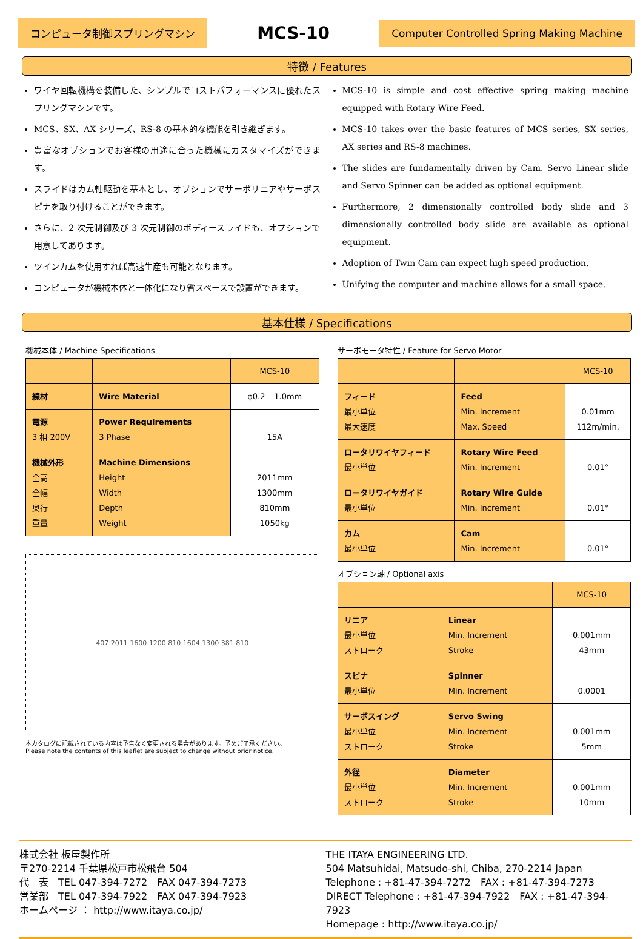コンピュータ制御スプリングマシン
MCS-10
Computer Controlled Spring Making Machine
特徴 / Features
ワイヤ回転機構を装備した、シンプルでコストパフォーマンスに優れたスプリングマシンです。
MCS、SX、AX シリーズ、RS-8 の基本的な機能を引き継ぎます。
豊富なオプションでお客様の用途に合った機械にカスタマイズができます。
スライドはカム軸駆動を基本とし、オプションでサーボリニアやサーボスピナを取り付けることができます。
さらに、2 次元制御及び 3 次元制御のボディースライドも、オプションで用意してあります。
ツインカムを使用すれば高速生産も可能となります。
コンピュータが機械本体と一体化になり省スペースで設置ができます。
MCS-10 is simple and cost effective spring making machine equipped with Rotary Wire Feed.
MCS-10 takes over the basic features of MCS series, SX series, AX series and RS-8 machines.
The slides are fundamentally driven by Cam. Servo Linear slide and Servo Spinner can be added as optional equipment.
Furthermore, 2 dimensionally controlled body slide and 3 dimensionally controlled body slide are available as optional equipment.
Adoption of Twin Cam can expect high speed production.
Unifying the computer and machine allows for a small space.
基本仕様 / Specifications
機械本体 / Machine Specifications
| | | MCS-10 |
| --- | --- | --- |
| 線材 | Wire Material | φ0.2 – 1.0mm |
| 電源 3 相 200V | Power Requirements 3 Phase | 15A |
| 機械外形 全高 全幅 奥行 重量 | Machine Dimensions Height Width Depth Weight | 2011mm 1300mm 810mm 1050kg |
407 2011 1600 1200 810 1604 1300 381 810
本カタログに記載されている内容は予告なく変更される場合があります。予めご了承ください。
Please note the contents of this leaflet are subject to change without prior notice.
サーボモータ特性 / Feature for Servo Motor
| | | MCS-10 |
| --- | --- | --- |
| フィード 最小単位 最大速度 | Feed Min. Increment Max. Speed | 0.01mm 112m/min. |
| ロータリワイヤフィード 最小単位 | Rotary Wire Feed Min. Increment | 0.01° |
| ロータリワイヤガイド 最小単位 | Rotary Wire Guide Min. Increment | 0.01° |
| カム 最小単位 | Cam Min. Increment | 0.01° |
オプション軸 / Optional axis
| | | MCS-10 |
| --- | --- | --- |
| リニア 最小単位 ストローク | Linear Min. Increment Stroke | 0.001mm 43mm |
| スピナ 最小単位 | Spinner Min. Increment | 0.0001 |
| サーボスイング 最小単位 ストローク | Servo Swing Min. Increment Stroke | 0.001mm 5mm |
| 外径 最小単位 ストローク | Diameter Min. Increment Stroke | 0.001mm 10mm |
株式会社 板屋製作所
〒270-2214 千葉県松戸市松飛台 504
代　表　TEL 047-394-7272　FAX 047-394-7273
営業部　TEL 047-394-7922　FAX 047-394-7923
ホームページ ： http://www.itaya.co.jp/
THE ITAYA ENGINEERING LTD.
504 Matsuhidai, Matsudo-shi, Chiba, 270-2214 Japan
Telephone : +81-47-394-7272　FAX : +81-47-394-7273
DIRECT Telephone : +81-47-394-7922　FAX : +81-47-394-7923
Homepage : http://www.itaya.co.jp/